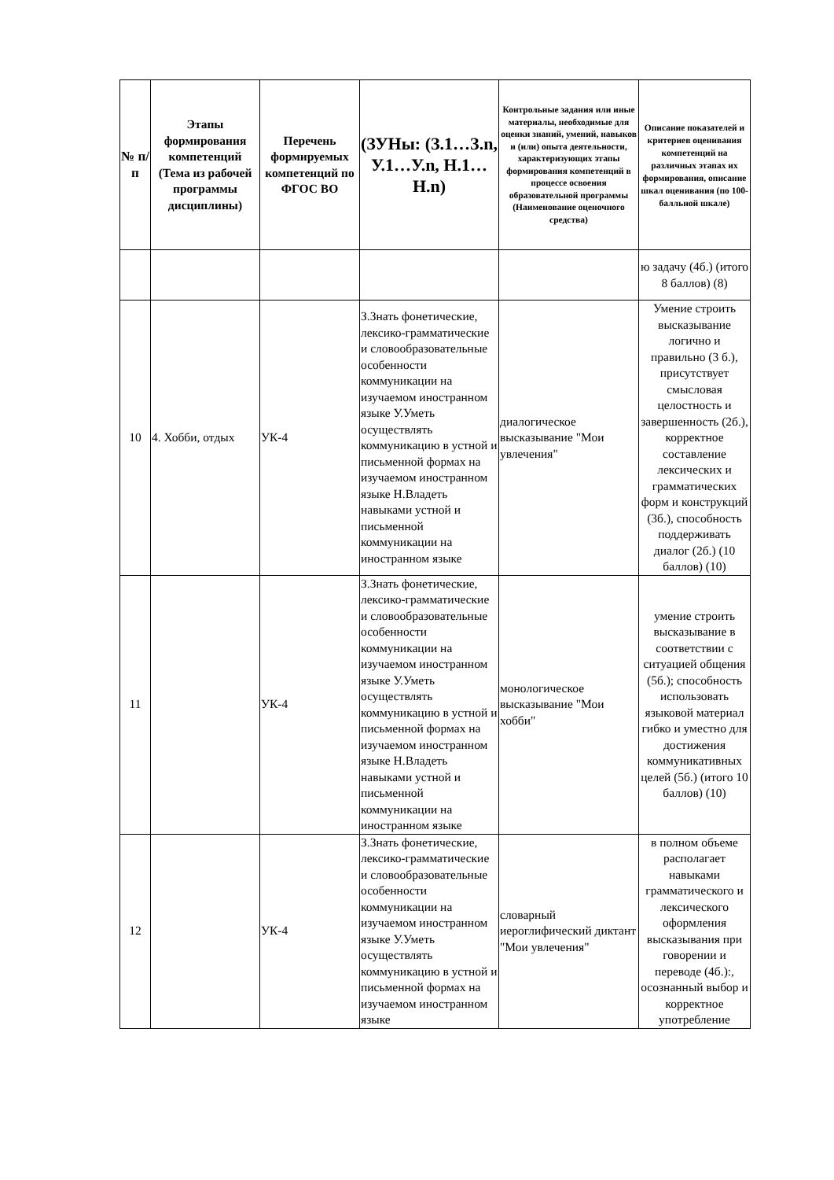| № п/п | Этапы формирования компетенций (Тема из рабочей программы дисциплины) | Перечень формируемых компетенций по ФГОС ВО | (ЗУНы: (З.1…З.n, У.1…У.n, Н.1…Н.n) | Контрольные задания или иные материалы, необходимые для оценки знаний, умений, навыков и (или) опыта деятельности, характеризующих этапы формирования компетенций в процессе освоения образовательной программы (Наименование оценочного средства) | Описание показателей и критериев оценивания компетенций на различных этапах их формирования, описание шкал оценивания (по 100-балльной шкале) |
| --- | --- | --- | --- | --- | --- |
| | | | | | ю задачу (4б.) (итого 8 баллов) (8) |
| 10 | 4. Хобби, отдых | УК-4 | З.Знать фонетические, лексико-грамматические и словообразовательные особенности коммуникации на изучаемом иностранном языке У.Уметь осуществлять коммуникацию в устной и письменной формах на изучаемом иностранном языке Н.Владеть навыками устной и письменной коммуникации на иностранном языке | диалогическое высказывание "Мои увлечения" | Умение строить высказывание логично и правильно (3 б.), присутствует смысловая целостность и завершенность (2б.), корректное составление лексических и грамматических форм и конструкций (3б.), способность поддерживать диалог (2б.) (10 баллов) (10) |
| 11 | | УК-4 | З.Знать фонетические, лексико-грамматические и словообразовательные особенности коммуникации на изучаемом иностранном языке У.Уметь осуществлять коммуникацию в устной и письменной формах на изучаемом иностранном языке Н.Владеть навыками устной и письменной коммуникации на иностранном языке | монологическое высказывание "Мои хобби" | умение строить высказывание в соответствии с ситуацией общения (5б.); способность использовать языковой материал гибко и уместно для достижения коммуникативных целей (5б.) (итого 10 баллов) (10) |
| 12 | | УК-4 | З.Знать фонетические, лексико-грамматические и словообразовательные особенности коммуникации на изучаемом иностранном языке У.Уметь осуществлять коммуникацию в устной и письменной формах на изучаемом иностранном языке | словарный иероглифический диктант "Мои увлечения" | в полном объеме располагает навыками грамматического и лексического оформления высказывания при говорении и переводе (4б.):, осознанный выбор и корректное употребление |